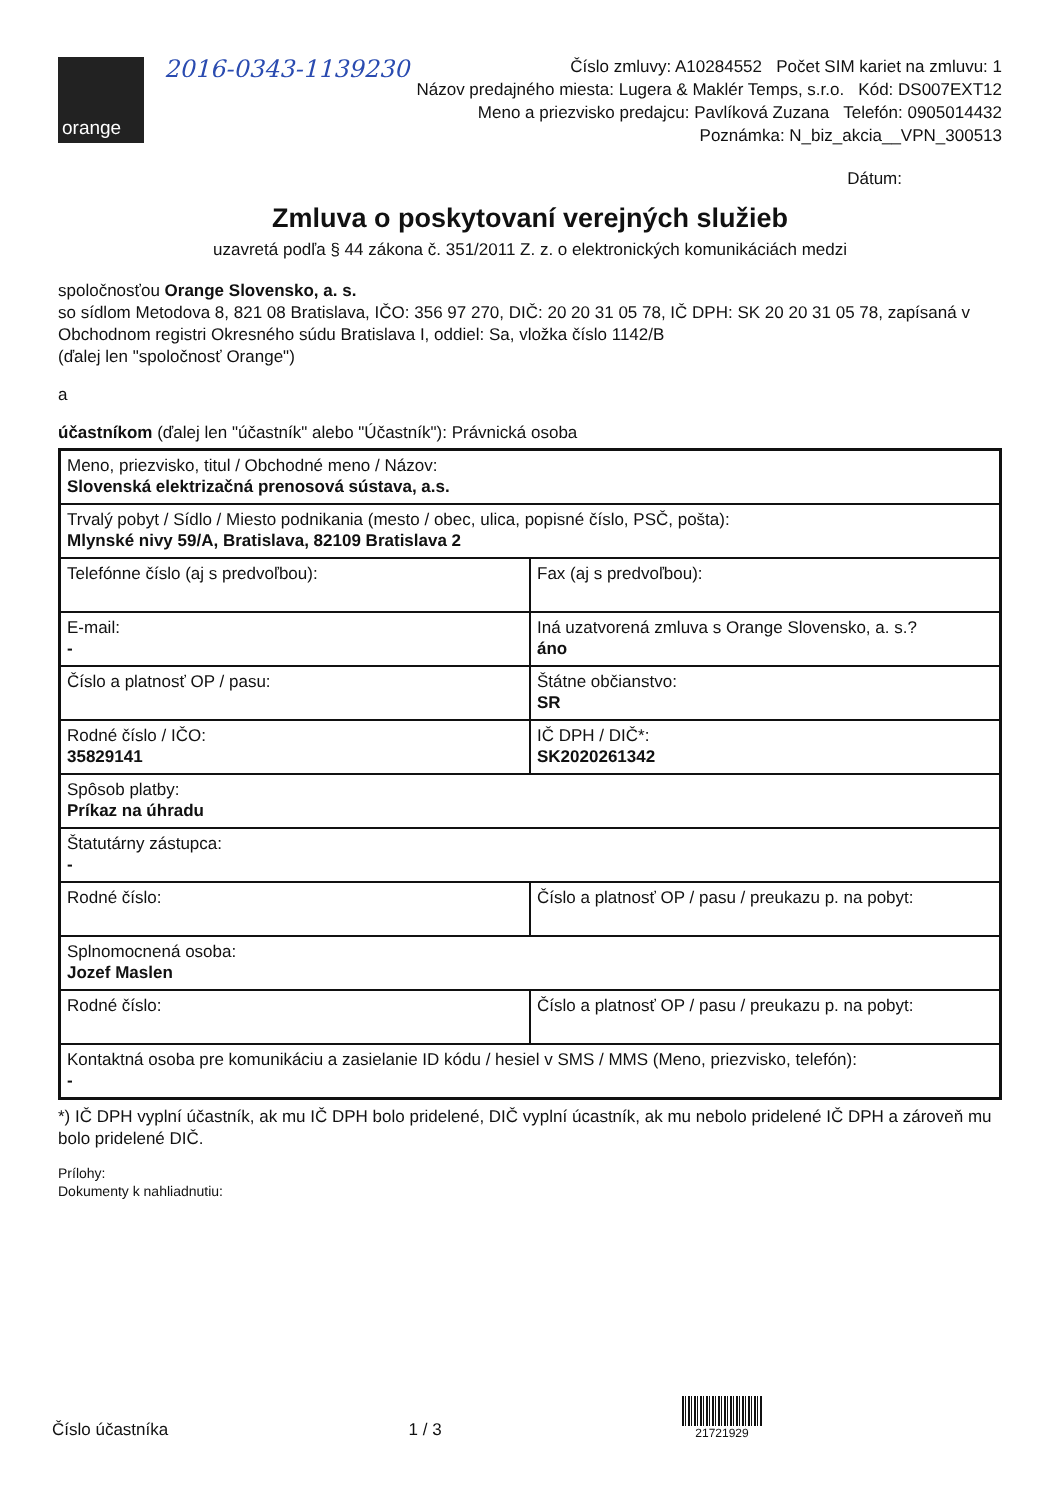orange
2016-0343-1139230
Číslo zmluvy: A10284552 Počet SIM kariet na zmluvu: 1
Názov predajného miesta: Lugera & Maklér Temps, s.r.o. Kód: DS007EXT12
Meno a priezvisko predajcu: Pavlíková Zuzana Telefón: 0905014432
Poznámka: N_biz_akcia__VPN_300513
Dátum:
Zmluva o poskytovaní verejných služieb
uzavretá podľa § 44 zákona č. 351/2011 Z. z. o elektronických komunikáciách medzi
spoločnosťou Orange Slovensko, a. s.
so sídlom Metodova 8, 821 08 Bratislava, IČO: 356 97 270, DIČ: 20 20 31 05 78, IČ DPH: SK 20 20 31 05 78, zapísaná v Obchodnom registri Okresného súdu Bratislava I, oddiel: Sa, vložka číslo 1142/B
(ďalej len "spoločnosť Orange")
a
účastníkom (ďalej len "účastník" alebo "Účastník"): Právnická osoba
| Meno, priezvisko, titul / Obchodné meno / Názov: Slovenská elektrizačná prenosová sústava, a.s. | |
| Trvalý pobyt / Sídlo / Miesto podnikania (mesto / obec, ulica, popisné číslo, PSČ, pošta): Mlynské nivy 59/A, Bratislava, 82109 Bratislava 2 | |
| Telefónne číslo (aj s predvoľbou): | Fax (aj s predvoľbou): |
| E-mail: - | Iná uzatvorená zmluva s Orange Slovensko, a. s.? áno |
| Číslo a platnosť OP / pasu: | Štátne občianstvo: SR |
| Rodné číslo / IČO: 35829141 | IČ DPH / DIČ*: SK2020261342 |
| Spôsob platby: Príkaz na úhradu | |
| Štatutárny zástupca: - | |
| Rodné číslo: | Číslo a platnosť OP / pasu / preukazu p. na pobyt: |
| Splnomocnená osoba: Jozef Maslen | |
| Rodné číslo: | Číslo a platnosť OP / pasu / preukazu p. na pobyt: |
| Kontaktná osoba pre komunikáciu a zasielanie ID kódu / hesiel v SMS / MMS (Meno, priezvisko, telefón): - | |
*) IČ DPH vyplní účastník, ak mu IČ DPH bolo pridelené, DIČ vyplní úcastník, ak mu nebolo pridelené IČ DPH a zároveň mu bolo pridelené DIČ.
Prílohy:
Dokumenty k nahliadnutiu:
Číslo účastníka
1 / 3
21721929